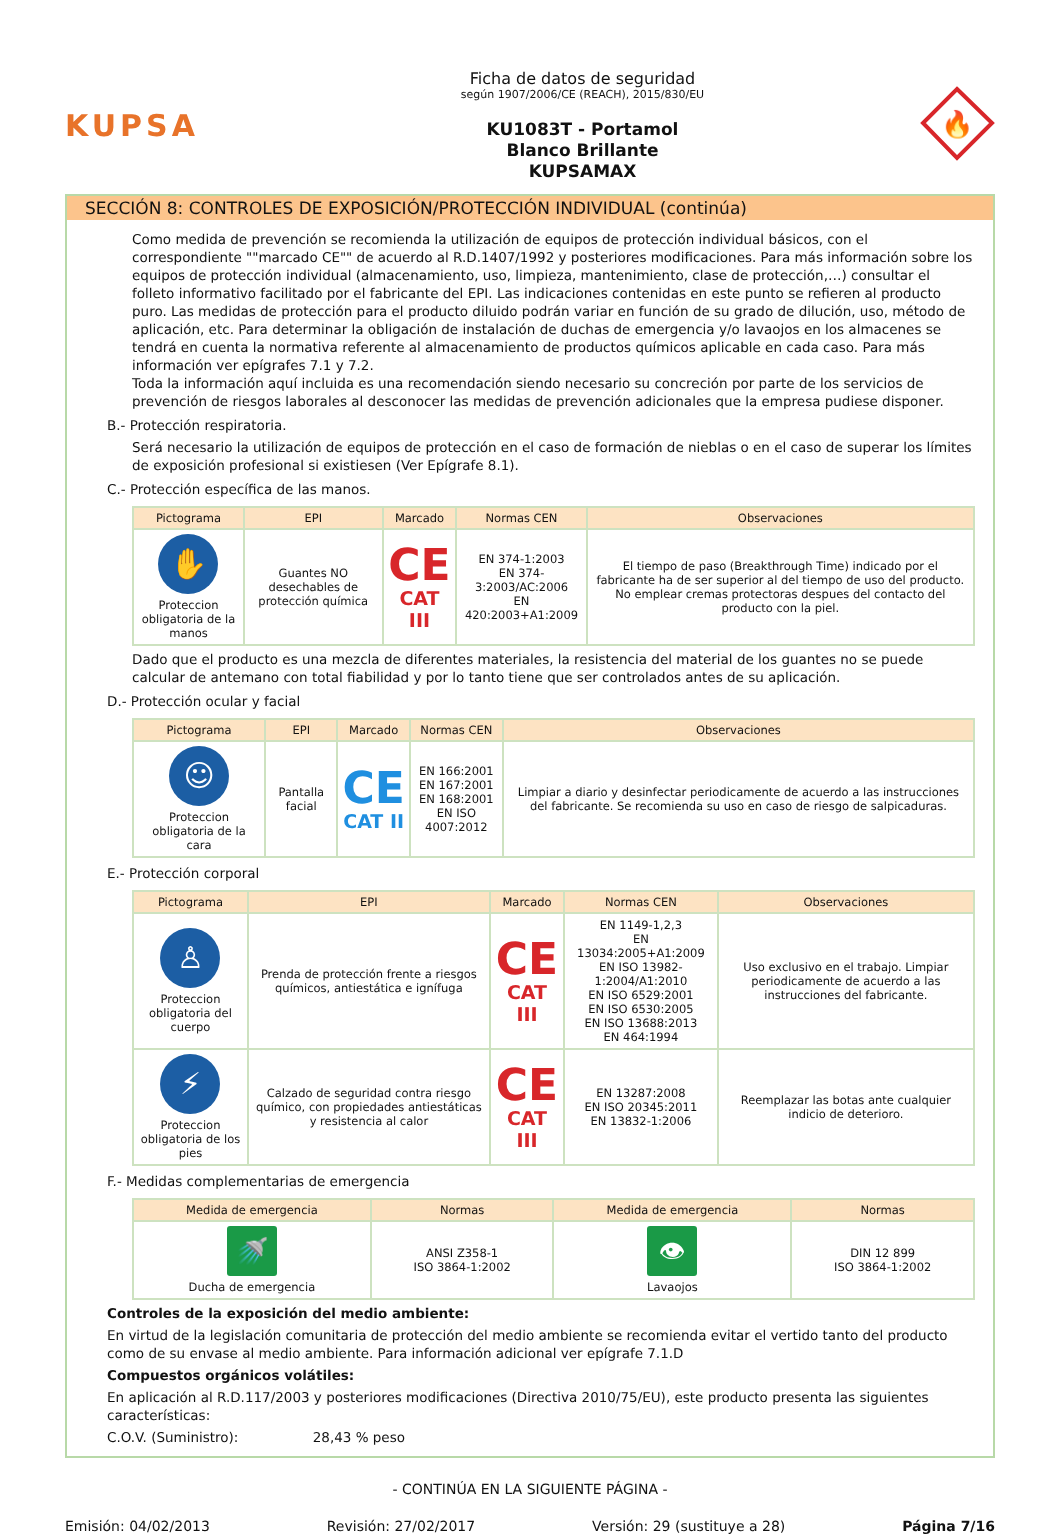KUPSA
Ficha de datos de seguridad
según 1907/2006/CE (REACH), 2015/830/EU
KU1083T - Portamol
Blanco Brillante
KUPSAMAX
🔥
SECCIÓN 8: CONTROLES DE EXPOSICIÓN/PROTECCIÓN INDIVIDUAL (continúa)
Como medida de prevención se recomienda la utilización de equipos de protección individual básicos, con el correspondiente ""marcado CE"" de acuerdo al R.D.1407/1992 y posteriores modificaciones. Para más información sobre los equipos de protección individual (almacenamiento, uso, limpieza, mantenimiento, clase de protección,…) consultar el folleto informativo facilitado por el fabricante del EPI. Las indicaciones contenidas en este punto se refieren al producto puro. Las medidas de protección para el producto diluido podrán variar en función de su grado de dilución, uso, método de aplicación, etc. Para determinar la obligación de instalación de duchas de emergencia y/o lavaojos en los almacenes se tendrá en cuenta la normativa referente al almacenamiento de productos químicos aplicable en cada caso. Para más información ver epígrafes 7.1 y 7.2.
Toda la información aquí incluida es una recomendación siendo necesario su concreción por parte de los servicios de prevención de riesgos laborales al desconocer las medidas de prevención adicionales que la empresa pudiese disponer.
B.- Protección respiratoria.
Será necesario la utilización de equipos de protección en el caso de formación de nieblas o en el caso de superar los límites de exposición profesional si existiesen (Ver Epígrafe 8.1).
C.- Protección específica de las manos.
| Pictograma | EPI | Marcado | Normas CEN | Observaciones |
| --- | --- | --- | --- | --- |
| ✋ Proteccion obligatoria de la manos | Guantes NO desechables de protección química | CE CAT III | EN 374-1:2003 EN 374-3:2003/AC:2006 EN 420:2003+A1:2009 | El tiempo de paso (Breakthrough Time) indicado por el fabricante ha de ser superior al del tiempo de uso del producto. No emplear cremas protectoras despues del contacto del producto con la piel. |
Dado que el producto es una mezcla de diferentes materiales, la resistencia del material de los guantes no se puede calcular de antemano con total fiabilidad y por lo tanto tiene que ser controlados antes de su aplicación.
D.- Protección ocular y facial
| Pictograma | EPI | Marcado | Normas CEN | Observaciones |
| --- | --- | --- | --- | --- |
| ☺ Proteccion obligatoria de la cara | Pantalla facial | CE CAT II | EN 166:2001 EN 167:2001 EN 168:2001 EN ISO 4007:2012 | Limpiar a diario y desinfectar periodicamente de acuerdo a las instrucciones del fabricante. Se recomienda su uso en caso de riesgo de salpicaduras. |
E.- Protección corporal
| Pictograma | EPI | Marcado | Normas CEN | Observaciones |
| --- | --- | --- | --- | --- |
| ♙ Proteccion obligatoria del cuerpo | Prenda de protección frente a riesgos químicos, antiestática e ignífuga | CE CAT III | EN 1149-1,2,3 EN 13034:2005+A1:2009 EN ISO 13982-1:2004/A1:2010 EN ISO 6529:2001 EN ISO 6530:2005 EN ISO 13688:2013 EN 464:1994 | Uso exclusivo en el trabajo. Limpiar periodicamente de acuerdo a las instrucciones del fabricante. |
| ⚡ Proteccion obligatoria de los pies | Calzado de seguridad contra riesgo químico, con propiedades antiestáticas y resistencia al calor | CE CAT III | EN 13287:2008 EN ISO 20345:2011 EN 13832-1:2006 | Reemplazar las botas ante cualquier indicio de deterioro. |
F.- Medidas complementarias de emergencia
| Medida de emergencia | Normas | Medida de emergencia | Normas |
| --- | --- | --- | --- |
| 🚿 Ducha de emergencia | ANSI Z358-1 ISO 3864-1:2002 | 👁 Lavaojos | DIN 12 899 ISO 3864-1:2002 |
Controles de la exposición del medio ambiente:
En virtud de la legislación comunitaria de protección del medio ambiente se recomienda evitar el vertido tanto del producto como de su envase al medio ambiente. Para información adicional ver epígrafe 7.1.D
Compuestos orgánicos volátiles:
En aplicación al R.D.117/2003 y posteriores modificaciones (Directiva 2010/75/EU), este producto presenta las siguientes características:
C.O.V. (Suministro): 28,43 % peso
- CONTINÚA EN LA SIGUIENTE PÁGINA -
Emisión: 04/02/2013 Revisión: 27/02/2017 Versión: 29 (sustituye a 28) Página 7/16